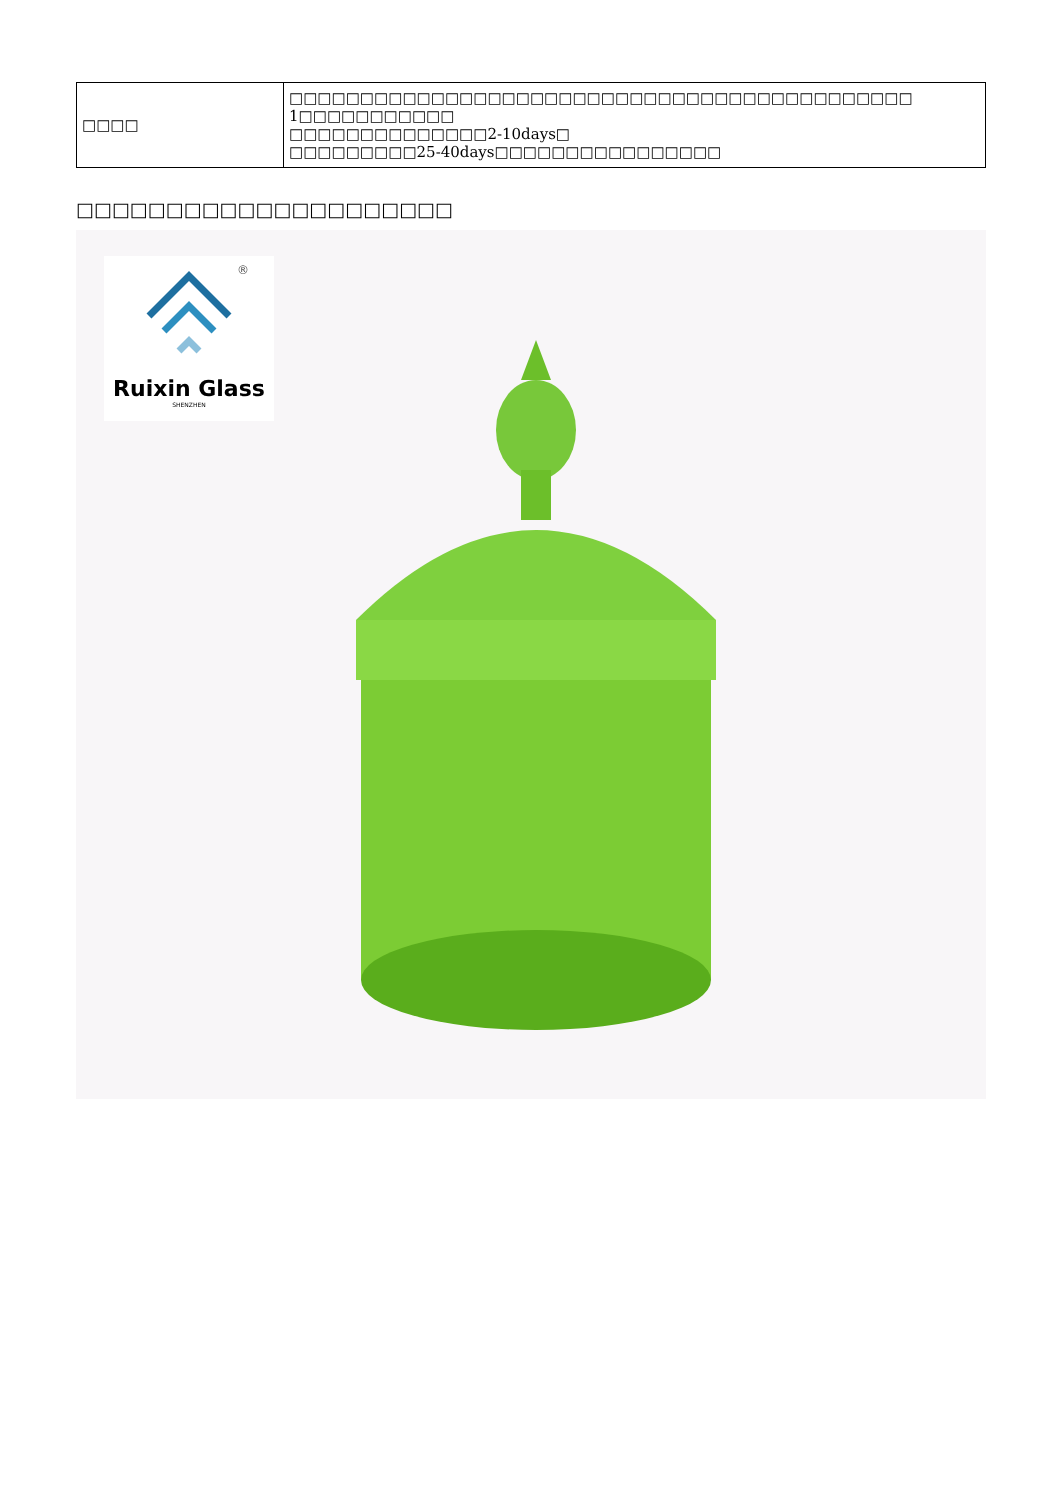| □□□□ | □□□□□□□□□□□□□□□□□□□□□□□□□□□□□□□□□□□□□□□□□□□□ 1□□□□□□□□□□□ □□□□□□□□□□□□□□2-10days□ □□□□□□□□□25-40days□□□□□□□□□□□□□□□□ |
□□□□□□□□□□□□□□□□□□□□□
®
Ruixin Glass
SHENZHEN